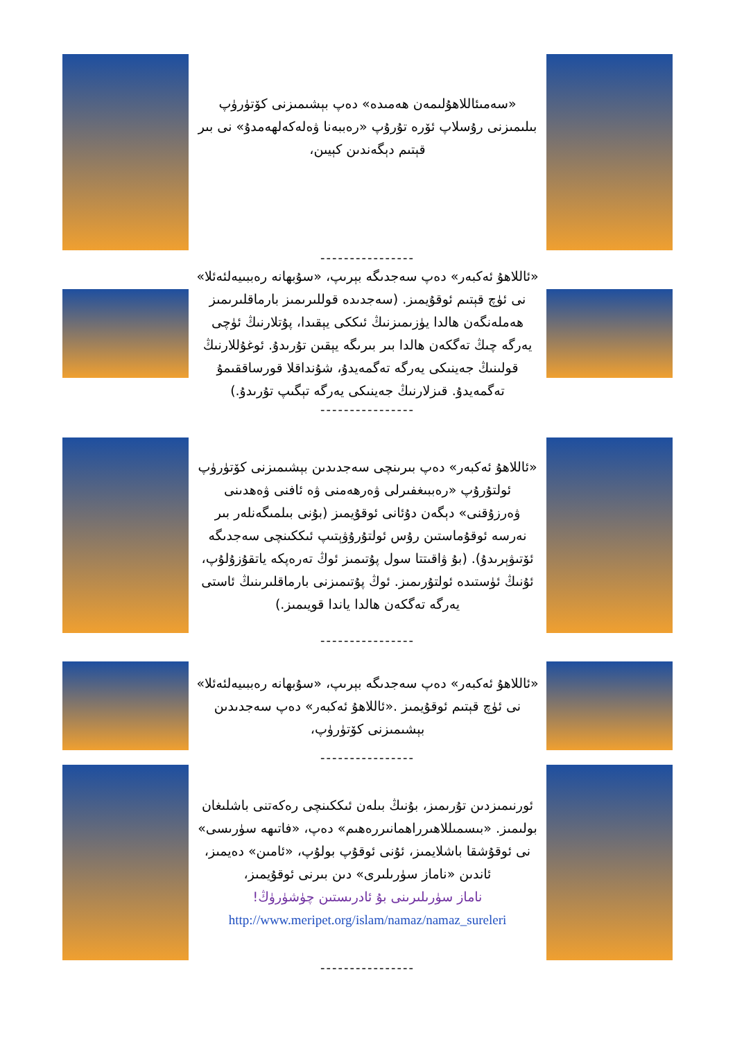«سەمىئاللاھۇلىمەن ھەمىدە» دەپ بېشىمىزنى كۆتۈرۈپ بىلىمىزنى رۇسلاپ ئۆرە تۇرۇپ «رەببەنا ۋەلەكەلھەمدۇ» نى بىر قېتىم دېگەندىن كېيىن،
----------------
«ئاللاھۇ ئەكبەر» دەپ سەجدىگە بېرىپ، «سۇبھانە رەببىيەلئەئلا» نى ئۈچ قېتىم ئوقۇيمىز. (سەجدىدە قوللىرىمىز بارماقلىرىمىز ھەملەنگەن ھالدا يۈزىمىزنىڭ ئىككى يېقىدا، پۇتلارنىڭ ئۈچى يەرگە چىڭ تەگكەن ھالدا بىر بىرىگە يېقىن تۇرىدۇ. ئوغۇللارنىڭ قولىنىڭ جەينىكى يەرگە تەگمەيدۇ، شۇنداقلا قورساققىمۇ تەگمەيدۇ. قىزلارنىڭ جەينىكى يەرگە تېگىپ تۇرىدۇ.)
----------------
«ئاللاھۇ ئەكبەر» دەپ بىرىنچى سەجدىدىن بېشىمىزنى كۆتۈرۈپ ئولتۇرۇپ «رەببىغفىرلى ۋەرھەمنى ۋە ئافنى ۋەھدىنى ۋەرزۇقنى» دېگەن دۇئانى ئوقۇيمىز (بۇنى بىلمىگەنلەر بىر نەرسە ئوقۇماستىن رۇس ئولتۇرۇۋېتىپ ئىككىنچى سەجدىگە ئۆتىۋېرىدۇ). (بۇ ۋاقىتتا سول پۇتىمىز ئوڭ تەرەپكە ياتقۇزۇلۇپ، ئۇنىڭ ئۈستىدە ئولتۇرىمىز. ئوڭ پۇتىمىزنى بارماقلىرىنىڭ ئاستى يەرگە تەگكەن ھالدا ياندا قويىمىز.)
----------------
«ئاللاھۇ ئەكبەر» دەپ سەجدىگە بېرىپ، «سۇبھانە رەببىيەلئەئلا» نى ئۈچ قېتىم ئوقۇيمىز .«ئاللاھۇ ئەكبەر» دەپ سەجدىدىن بېشىمىزنى كۆتۈرۈپ،
----------------
ئورنىمىزدىن تۇرىمىز، بۇنىڭ بىلەن ئىككىنچى رەكەتنى باشلىغان بولىمىز. «بىسمىللاھىرراھمانىررەھىم» دەپ، «فاتىھە سۈرىسى» نى ئوقۇشقا باشلايمىز، ئۇنى ئوقۇپ بولۇپ، «ئامىن» دەيمىز، ئاندىن «ناماز سۈرىلىرى» دىن بىرنى ئوقۇيمىز،
ناماز سۈرىلىرىنى بۇ ئادرىستىن چۈشۈرۈڭ!
http://www.meripet.org/islam/namaz/namaz_sureleri
----------------